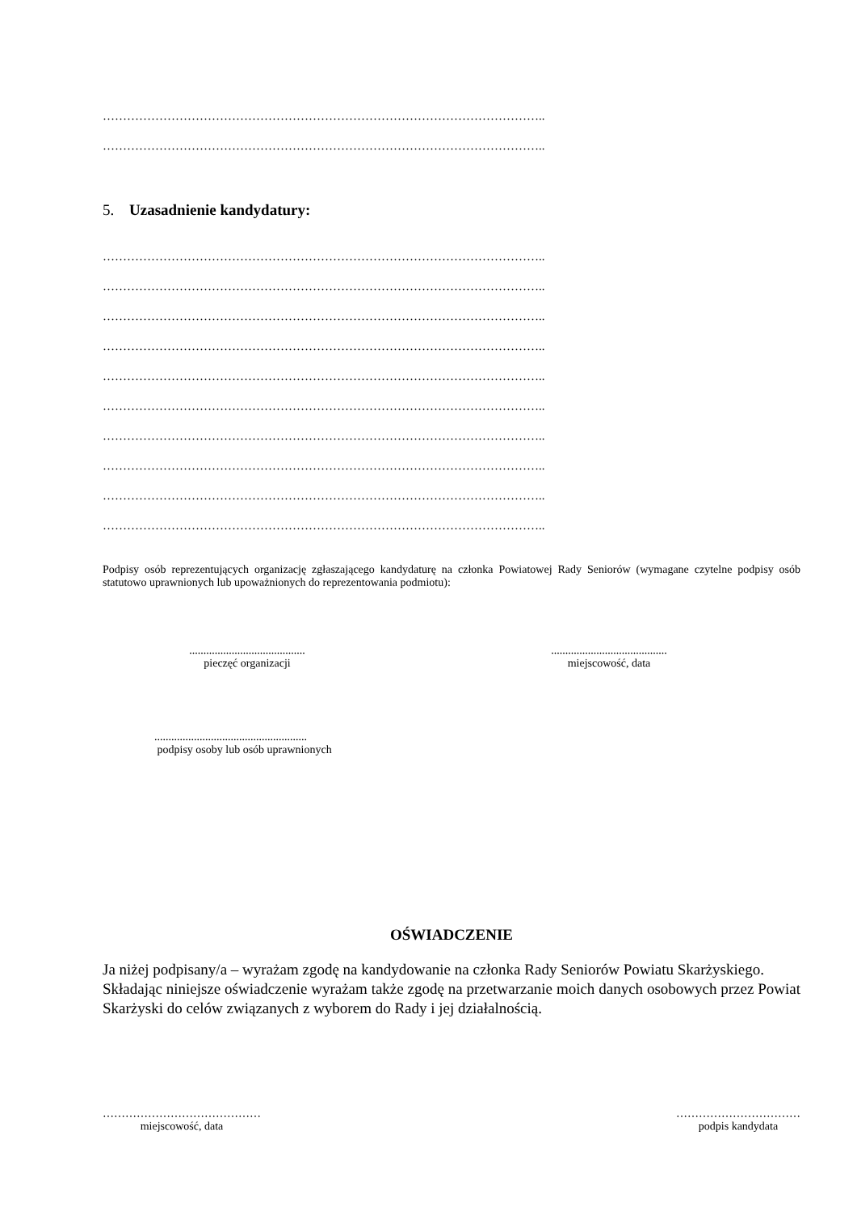………………………………………………………………………………………………..
………………………………………………………………………………………………..
5. Uzasadnienie kandydatury:
………………………………………………………………………………………………..
………………………………………………………………………………………………..
………………………………………………………………………………………………..
………………………………………………………………………………………………..
………………………………………………………………………………………………..
………………………………………………………………………………………………..
………………………………………………………………………………………………..
………………………………………………………………………………………………..
………………………………………………………………………………………………..
………………………………………………………………………………………………..
Podpisy osób reprezentujących organizację zgłaszającego kandydaturę na członka Powiatowej Rady Seniorów (wymagane czytelne podpisy osób statutowo uprawnionych lub upoważnionych do reprezentowania podmiotu):
.........................................
pieczęć organizacji
.........................................
miejscowość, data
......................................................
podpisy osoby lub osób uprawnionych
OŚWIADCZENIE
Ja niżej podpisany/a – wyrażam zgodę na kandydowanie na członka Rady Seniorów Powiatu Skarżyskiego.
Składając niniejsze oświadczenie wyrażam także zgodę na przetwarzanie moich danych osobowych przez Powiat Skarżyski do celów związanych z wyborem do Rady i jej działalnością.
……………………………………
miejscowość, data
……………………………
podpis kandydata